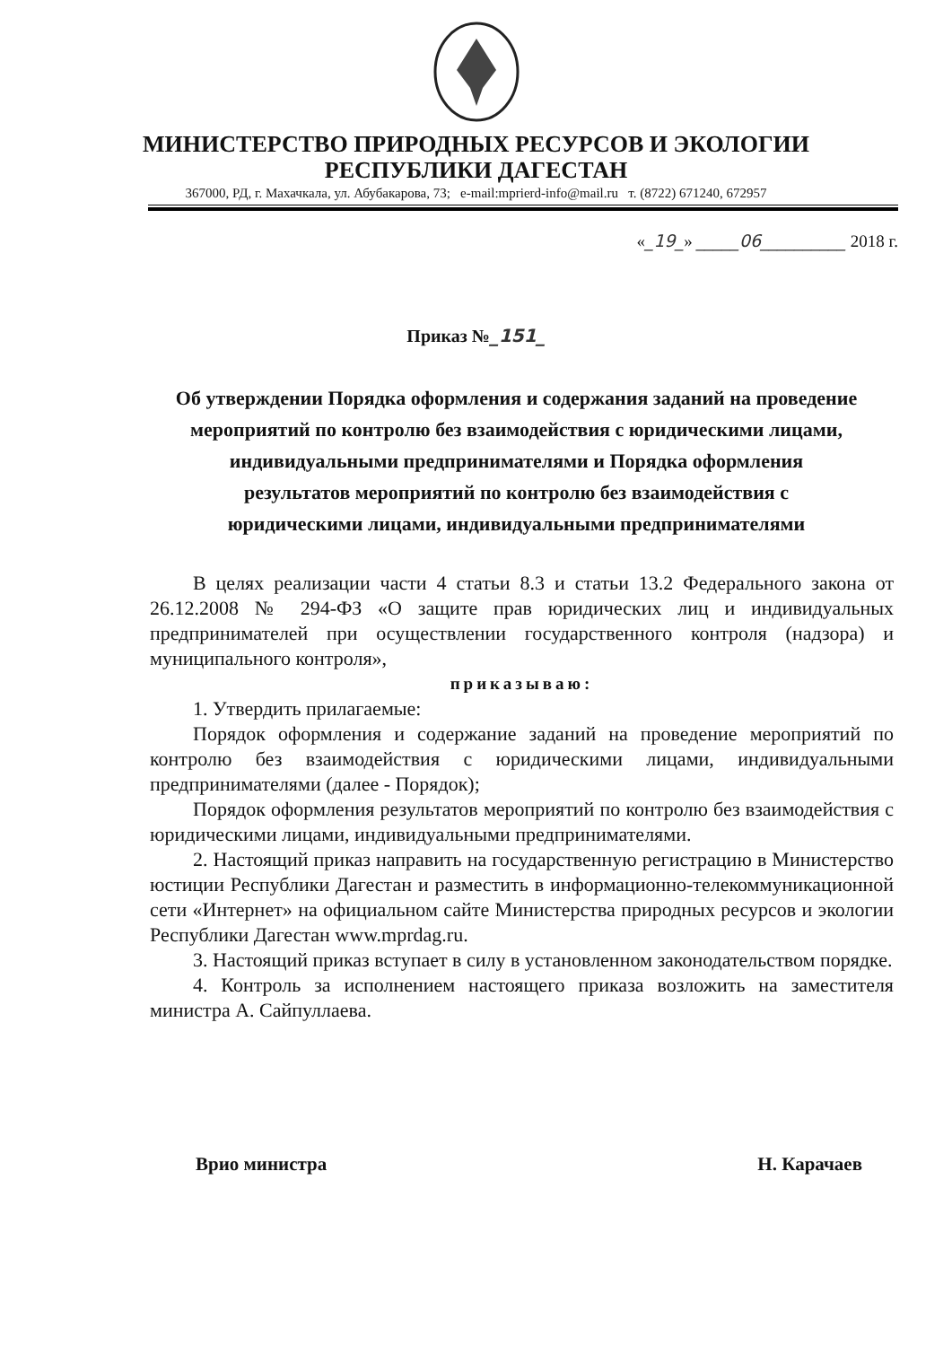МИНИСТЕРСТВО ПРИРОДНЫХ РЕСУРСОВ И ЭКОЛОГИИ
РЕСПУБЛИКИ ДАГЕСТАН
367000, РД, г. Махачкала, ул. Абубакарова, 73; e-mail:mprierd-info@mail.ru т. (8722) 671240, 672957
«_19_» _____06__________ 2018 г.
Приказ №_151_
Об утверждении Порядка оформления и содержания заданий на проведение мероприятий по контролю без взаимодействия с юридическими лицами, индивидуальными предпринимателями и Порядка оформления результатов мероприятий по контролю без взаимодействия с юридическими лицами, индивидуальными предпринимателями
В целях реализации части 4 статьи 8.3 и статьи 13.2 Федерального закона от 26.12.2008 № 294-ФЗ «О защите прав юридических лиц и индивидуальных предпринимателей при осуществлении государственного контроля (надзора) и муниципального контроля»,
приказываю:
1. Утвердить прилагаемые:
Порядок оформления и содержание заданий на проведение мероприятий по контролю без взаимодействия с юридическими лицами, индивидуальными предпринимателями (далее - Порядок);
Порядок оформления результатов мероприятий по контролю без взаимодействия с юридическими лицами, индивидуальными предпринимателями.
2. Настоящий приказ направить на государственную регистрацию в Министерство юстиции Республики Дагестан и разместить в информационно-телекоммуникационной сети «Интернет» на официальном сайте Министерства природных ресурсов и экологии Республики Дагестан www.mprdag.ru.
3. Настоящий приказ вступает в силу в установленном законодательством порядке.
4. Контроль за исполнением настоящего приказа возложить на заместителя министра А. Сайпуллаева.
Врио министра Н. Карачаев